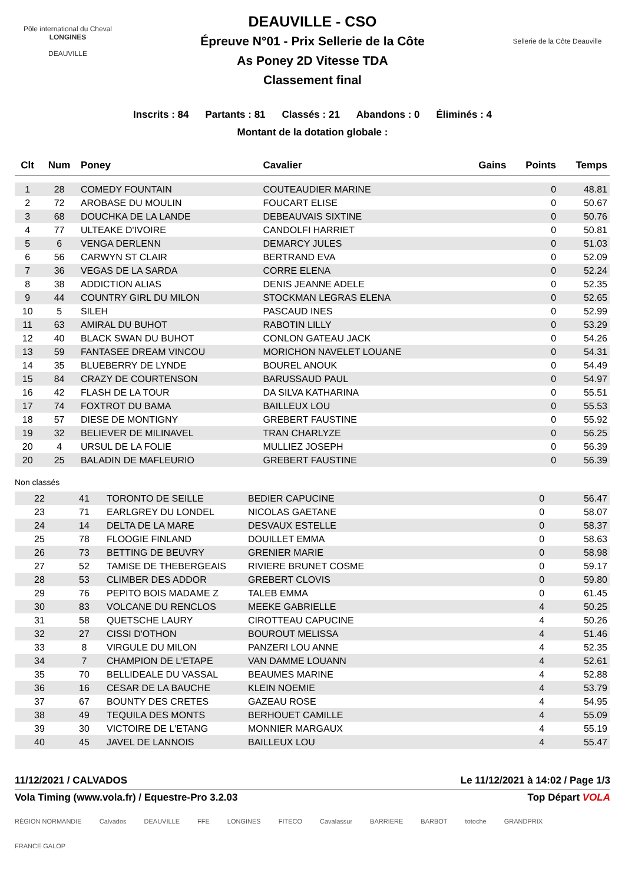Pôle international du Cheval
LONGINES
DEAUVILLE
DEAUVILLE - CSO
Épreuve N°01 - Prix Sellerie de la Côte
As Poney 2D Vitesse TDA
Classement final
Sellerie de la Côte Deauville
Inscrits : 84 Partants : 81 Classés : 21 Abandons : 0 Éliminés : 4
Montant de la dotation globale :
| Clt | Num | Poney | Cavalier | Gains | Points | Temps |
| --- | --- | --- | --- | --- | --- | --- |
| 1 | 28 | COMEDY FOUNTAIN | COUTEAUDIER MARINE | | 0 | 48.81 |
| 2 | 72 | AROBASE DU MOULIN | FOUCART ELISE | | 0 | 50.67 |
| 3 | 68 | DOUCHKA DE LA LANDE | DEBEAUVAIS SIXTINE | | 0 | 50.76 |
| 4 | 77 | ULTEAKE D'IVOIRE | CANDOLFI HARRIET | | 0 | 50.81 |
| 5 | 6 | VENGA DERLENN | DEMARCY JULES | | 0 | 51.03 |
| 6 | 56 | CARWYN ST CLAIR | BERTRAND EVA | | 0 | 52.09 |
| 7 | 36 | VEGAS DE LA SARDA | CORRE ELENA | | 0 | 52.24 |
| 8 | 38 | ADDICTION ALIAS | DENIS JEANNE ADELE | | 0 | 52.35 |
| 9 | 44 | COUNTRY GIRL DU MILON | STOCKMAN LEGRAS ELENA | | 0 | 52.65 |
| 10 | 5 | SILEH | PASCAUD INES | | 0 | 52.99 |
| 11 | 63 | AMIRAL DU BUHOT | RABOTIN LILLY | | 0 | 53.29 |
| 12 | 40 | BLACK SWAN DU BUHOT | CONLON GATEAU JACK | | 0 | 54.26 |
| 13 | 59 | FANTASEE DREAM VINCOU | MORICHON NAVELET LOUANE | | 0 | 54.31 |
| 14 | 35 | BLUEBERRY DE LYNDE | BOUREL ANOUK | | 0 | 54.49 |
| 15 | 84 | CRAZY DE COURTENSON | BARUSSAUD PAUL | | 0 | 54.97 |
| 16 | 42 | FLASH DE LA TOUR | DA SILVA KATHARINA | | 0 | 55.51 |
| 17 | 74 | FOXTROT DU BAMA | BAILLEUX LOU | | 0 | 55.53 |
| 18 | 57 | DIESE DE MONTIGNY | GREBERT FAUSTINE | | 0 | 55.92 |
| 19 | 32 | BELIEVER DE MILINAVEL | TRAN CHARLYZE | | 0 | 56.25 |
| 20 | 4 | URSUL DE LA FOLIE | MULLIEZ JOSEPH | | 0 | 56.39 |
| 20 | 25 | BALADIN DE MAFLEURIO | GREBERT FAUSTINE | | 0 | 56.39 |
Non classés
| 22 | 41 | TORONTO DE SEILLE | BEDIER CAPUCINE | | 0 | 56.47 |
| 23 | 71 | EARLGREY DU LONDEL | NICOLAS GAETANE | | 0 | 58.07 |
| 24 | 14 | DELTA DE LA MARE | DESVAUX ESTELLE | | 0 | 58.37 |
| 25 | 78 | FLOOGIE FINLAND | DOUILLET EMMA | | 0 | 58.63 |
| 26 | 73 | BETTING DE BEUVRY | GRENIER MARIE | | 0 | 58.98 |
| 27 | 52 | TAMISE DE THEBERGEAIS | RIVIERE BRUNET COSME | | 0 | 59.17 |
| 28 | 53 | CLIMBER DES ADDOR | GREBERT CLOVIS | | 0 | 59.80 |
| 29 | 76 | PEPITO BOIS MADAME Z | TALEB EMMA | | 0 | 61.45 |
| 30 | 83 | VOLCANE DU RENCLOS | MEEKE GABRIELLE | | 4 | 50.25 |
| 31 | 58 | QUETSCHE LAURY | CIROTTEAU CAPUCINE | | 4 | 50.26 |
| 32 | 27 | CISSI D'OTHON | BOUROUT MELISSA | | 4 | 51.46 |
| 33 | 8 | VIRGULE DU MILON | PANZERI LOU ANNE | | 4 | 52.35 |
| 34 | 7 | CHAMPION DE L'ETAPE | VAN DAMME LOUANN | | 4 | 52.61 |
| 35 | 70 | BELLIDEALE DU VASSAL | BEAUMES MARINE | | 4 | 52.88 |
| 36 | 16 | CESAR DE LA BAUCHE | KLEIN NOEMIE | | 4 | 53.79 |
| 37 | 67 | BOUNTY DES CRETES | GAZEAU ROSE | | 4 | 54.95 |
| 38 | 49 | TEQUILA DES MONTS | BERHOUET CAMILLE | | 4 | 55.09 |
| 39 | 30 | VICTOIRE DE L'ETANG | MONNIER MARGAUX | | 4 | 55.19 |
| 40 | 45 | JAVEL DE LANNOIS | BAILLEUX LOU | | 4 | 55.47 |
11/12/2021 / CALVADOS Le 11/12/2021 à 14:02 / Page 1/3
Vola Timing (www.vola.fr) / Equestre-Pro 3.2.03 Top Départ VOLA
RÉGION NORMANDIE Calvados DEAUVILLE FFE LONGINES FITECO Cavalassur BARRIERE BARBOT totoche GRANDPRIX FRANCE GALOP